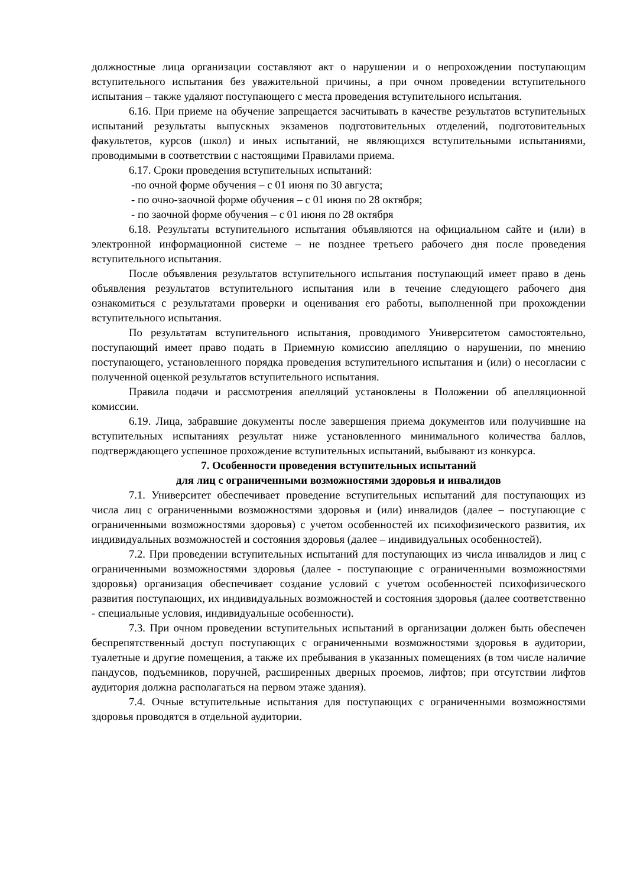должностные лица организации составляют акт о нарушении и о непрохождении поступающим вступительного испытания без уважительной причины, а при очном проведении вступительного испытания – также удаляют поступающего с места проведения вступительного испытания.
6.16. При приеме на обучение запрещается засчитывать в качестве результатов вступительных испытаний результаты выпускных экзаменов подготовительных отделений, подготовительных факультетов, курсов (школ) и иных испытаний, не являющихся вступительными испытаниями, проводимыми в соответствии с настоящими Правилами приема.
6.17. Сроки проведения вступительных испытаний:
-по очной форме обучения – с 01 июня по 30 августа;
- по очно-заочной форме обучения – с 01 июня по 28 октября;
- по заочной форме обучения – с 01 июня по 28 октября
6.18. Результаты вступительного испытания объявляются на официальном сайте и (или) в электронной информационной системе – не позднее третьего рабочего дня после проведения вступительного испытания.
После объявления результатов вступительного испытания поступающий имеет право в день объявления результатов вступительного испытания или в течение следующего рабочего дня ознакомиться с результатами проверки и оценивания его работы, выполненной при прохождении вступительного испытания.
По результатам вступительного испытания, проводимого Университетом самостоятельно, поступающий имеет право подать в Приемную комиссию апелляцию о нарушении, по мнению поступающего, установленного порядка проведения вступительного испытания и (или) о несогласии с полученной оценкой результатов вступительного испытания.
Правила подачи и рассмотрения апелляций установлены в Положении об апелляционной комиссии.
6.19. Лица, забравшие документы после завершения приема документов или получившие на вступительных испытаниях результат ниже установленного минимального количества баллов, подтверждающего успешное прохождение вступительных испытаний, выбывают из конкурса.
7. Особенности проведения вступительных испытаний
для лиц с ограниченными возможностями здоровья и инвалидов
7.1. Университет обеспечивает проведение вступительных испытаний для поступающих из числа лиц с ограниченными возможностями здоровья и (или) инвалидов (далее – поступающие с ограниченными возможностями здоровья) с учетом особенностей их психофизического развития, их индивидуальных возможностей и состояния здоровья (далее – индивидуальных особенностей).
7.2. При проведении вступительных испытаний для поступающих из числа инвалидов и лиц с ограниченными возможностями здоровья (далее - поступающие с ограниченными возможностями здоровья) организация обеспечивает создание условий с учетом особенностей психофизического развития поступающих, их индивидуальных возможностей и состояния здоровья (далее соответственно - специальные условия, индивидуальные особенности).
7.3. При очном проведении вступительных испытаний в организации должен быть обеспечен беспрепятственный доступ поступающих с ограниченными возможностями здоровья в аудитории, туалетные и другие помещения, а также их пребывания в указанных помещениях (в том числе наличие пандусов, подъемников, поручней, расширенных дверных проемов, лифтов; при отсутствии лифтов аудитория должна располагаться на первом этаже здания).
7.4. Очные вступительные испытания для поступающих с ограниченными возможностями здоровья проводятся в отдельной аудитории.